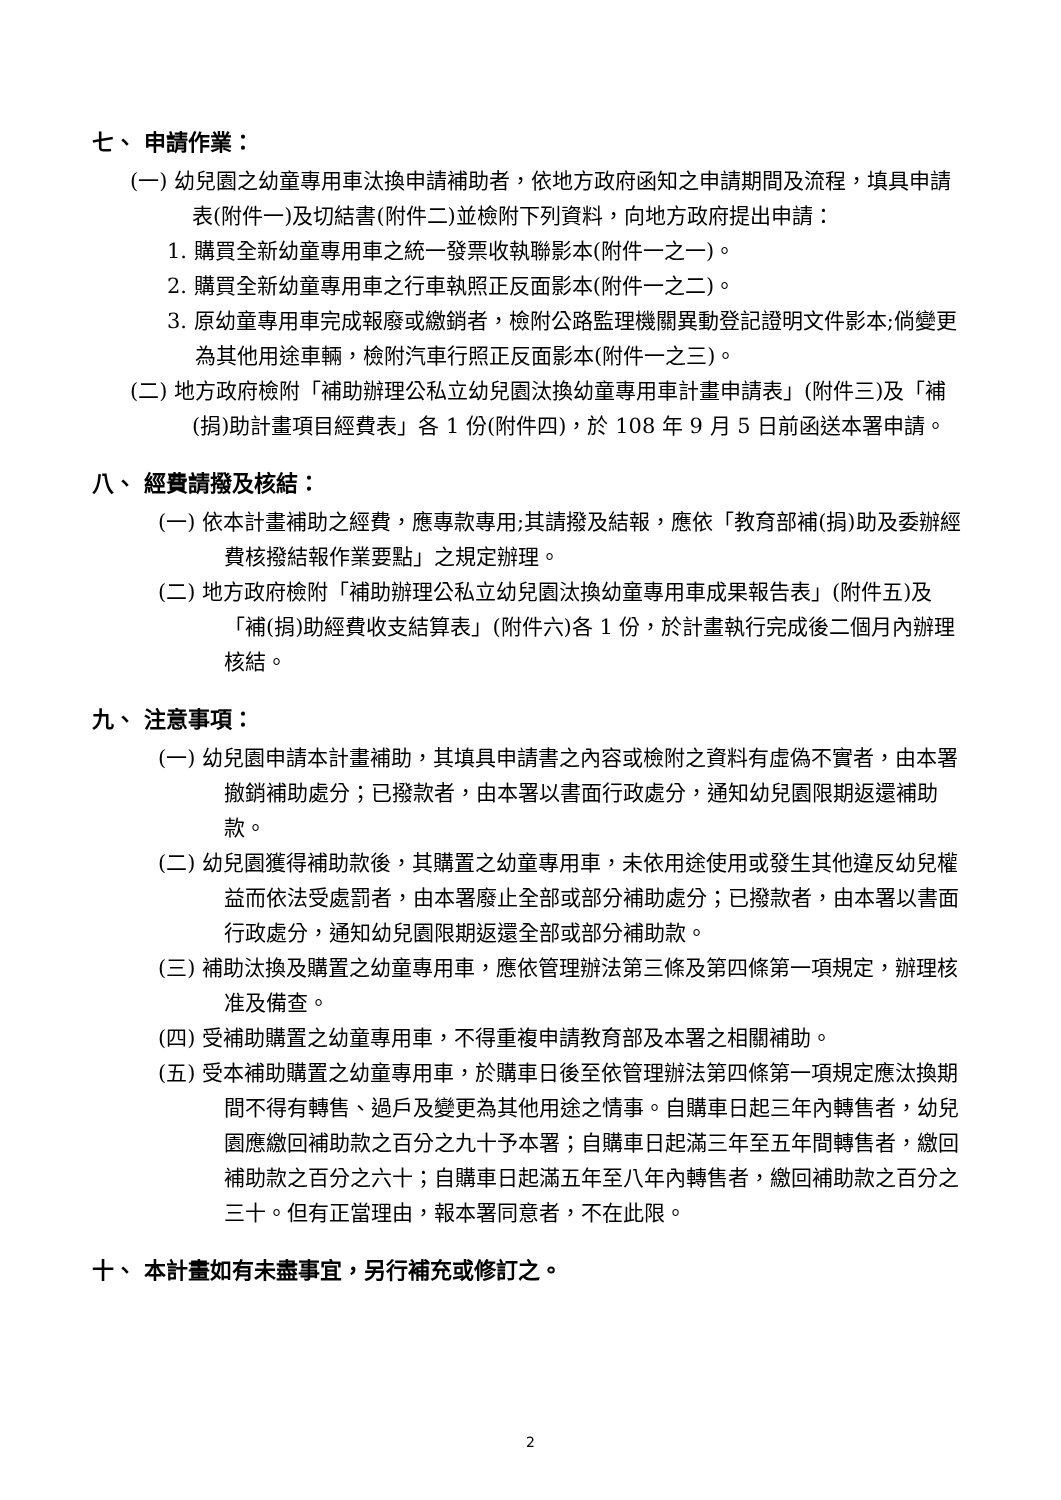七、 申請作業：
(一) 幼兒園之幼童專用車汰換申請補助者，依地方政府函知之申請期間及流程，填具申請表(附件一)及切結書(附件二)並檢附下列資料，向地方政府提出申請：
1. 購買全新幼童專用車之統一發票收執聯影本(附件一之一)。
2. 購買全新幼童專用車之行車執照正反面影本(附件一之二)。
3. 原幼童專用車完成報廢或繳銷者，檢附公路監理機關異動登記證明文件影本;倘變更為其他用途車輛，檢附汽車行照正反面影本(附件一之三)。
(二) 地方政府檢附「補助辦理公私立幼兒園汰換幼童專用車計畫申請表」(附件三)及「補(捐)助計畫項目經費表」各 1 份(附件四)，於 108 年 9 月 5 日前函送本署申請。
八、 經費請撥及核結：
(一) 依本計畫補助之經費，應專款專用;其請撥及結報，應依「教育部補(捐)助及委辦經費核撥結報作業要點」之規定辦理。
(二) 地方政府檢附「補助辦理公私立幼兒園汰換幼童專用車成果報告表」(附件五)及「補(捐)助經費收支結算表」(附件六)各 1 份，於計畫執行完成後二個月內辦理核結。
九、 注意事項：
(一) 幼兒園申請本計畫補助，其填具申請書之內容或檢附之資料有虛偽不實者，由本署撤銷補助處分；已撥款者，由本署以書面行政處分，通知幼兒園限期返還補助款。
(二) 幼兒園獲得補助款後，其購置之幼童專用車，未依用途使用或發生其他違反幼兒權益而依法受處罰者，由本署廢止全部或部分補助處分；已撥款者，由本署以書面行政處分，通知幼兒園限期返還全部或部分補助款。
(三) 補助汰換及購置之幼童專用車，應依管理辦法第三條及第四條第一項規定，辦理核准及備查。
(四) 受補助購置之幼童專用車，不得重複申請教育部及本署之相關補助。
(五) 受本補助購置之幼童專用車，於購車日後至依管理辦法第四條第一項規定應汰換期間不得有轉售、過戶及變更為其他用途之情事。自購車日起三年內轉售者，幼兒園應繳回補助款之百分之九十予本署；自購車日起滿三年至五年間轉售者，繳回補助款之百分之六十；自購車日起滿五年至八年內轉售者，繳回補助款之百分之三十。但有正當理由，報本署同意者，不在此限。
十、 本計畫如有未盡事宜，另行補充或修訂之。
2